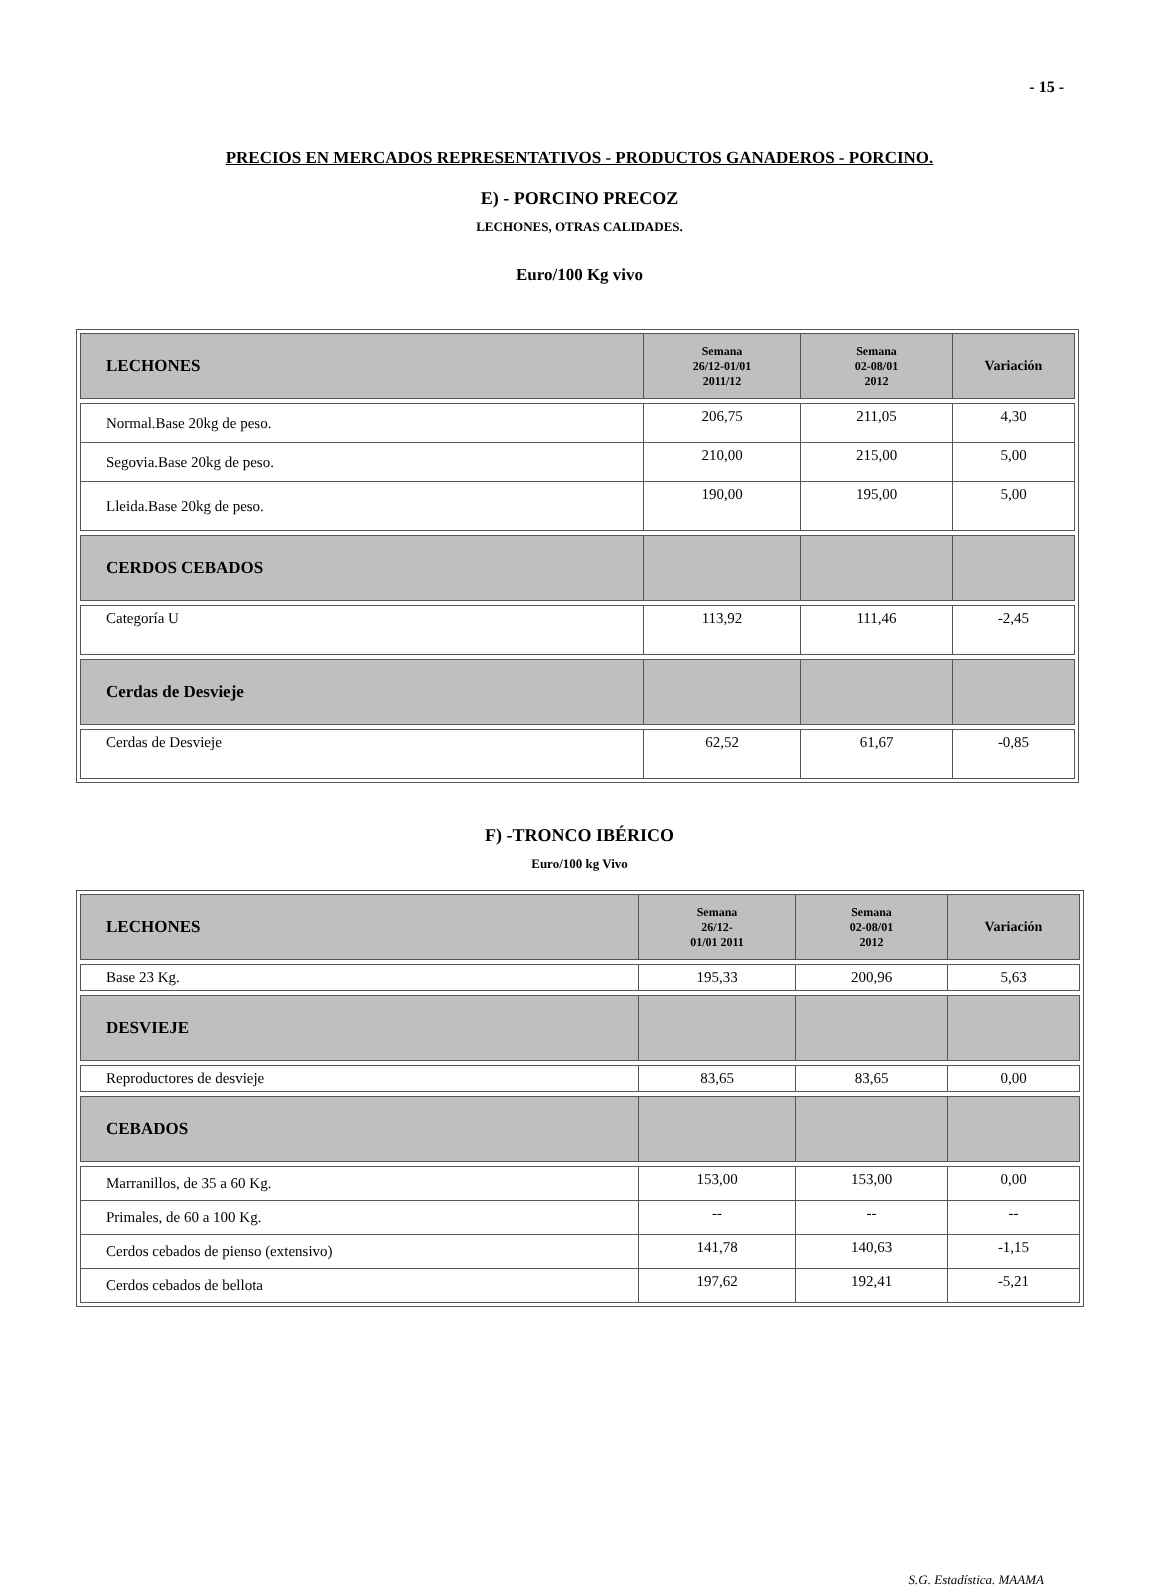- 15 -
PRECIOS EN MERCADOS REPRESENTATIVOS - PRODUCTOS GANADEROS - PORCINO.
E) - PORCINO PRECOZ
LECHONES, OTRAS CALIDADES.
Euro/100 Kg vivo
| LECHONES | Semana 26/12-01/01 2011/12 | Semana 02-08/01 2012 | Variación |
| --- | --- | --- | --- |
| Normal.Base 20kg de peso. | 206,75 | 211,05 | 4,30 |
| Segovia.Base 20kg de peso. | 210,00 | 215,00 | 5,00 |
| Lleida.Base 20kg de peso. | 190,00 | 195,00 | 5,00 |
| CERDOS CEBADOS | | | |
| Categoría U | 113,92 | 111,46 | -2,45 |
| Cerdas de Desvieje | | | |
| Cerdas de Desvieje | 62,52 | 61,67 | -0,85 |
F) -TRONCO IBÉRICO
Euro/100 kg Vivo
| LECHONES | Semana 26/12- 01/01 2011 | Semana 02-08/01 2012 | Variación |
| --- | --- | --- | --- |
| Base 23 Kg. | 195,33 | 200,96 | 5,63 |
| DESVIEJE | | | |
| Reproductores de desvieje | 83,65 | 83,65 | 0,00 |
| CEBADOS | | | |
| Marranillos, de 35 a 60 Kg. | 153,00 | 153,00 | 0,00 |
| Primales, de 60 a 100 Kg. | -- | -- | -- |
| Cerdos cebados de pienso (extensivo) | 141,78 | 140,63 | -1,15 |
| Cerdos cebados de bellota | 197,62 | 192,41 | -5,21 |
S.G. Estadística. MAAMA